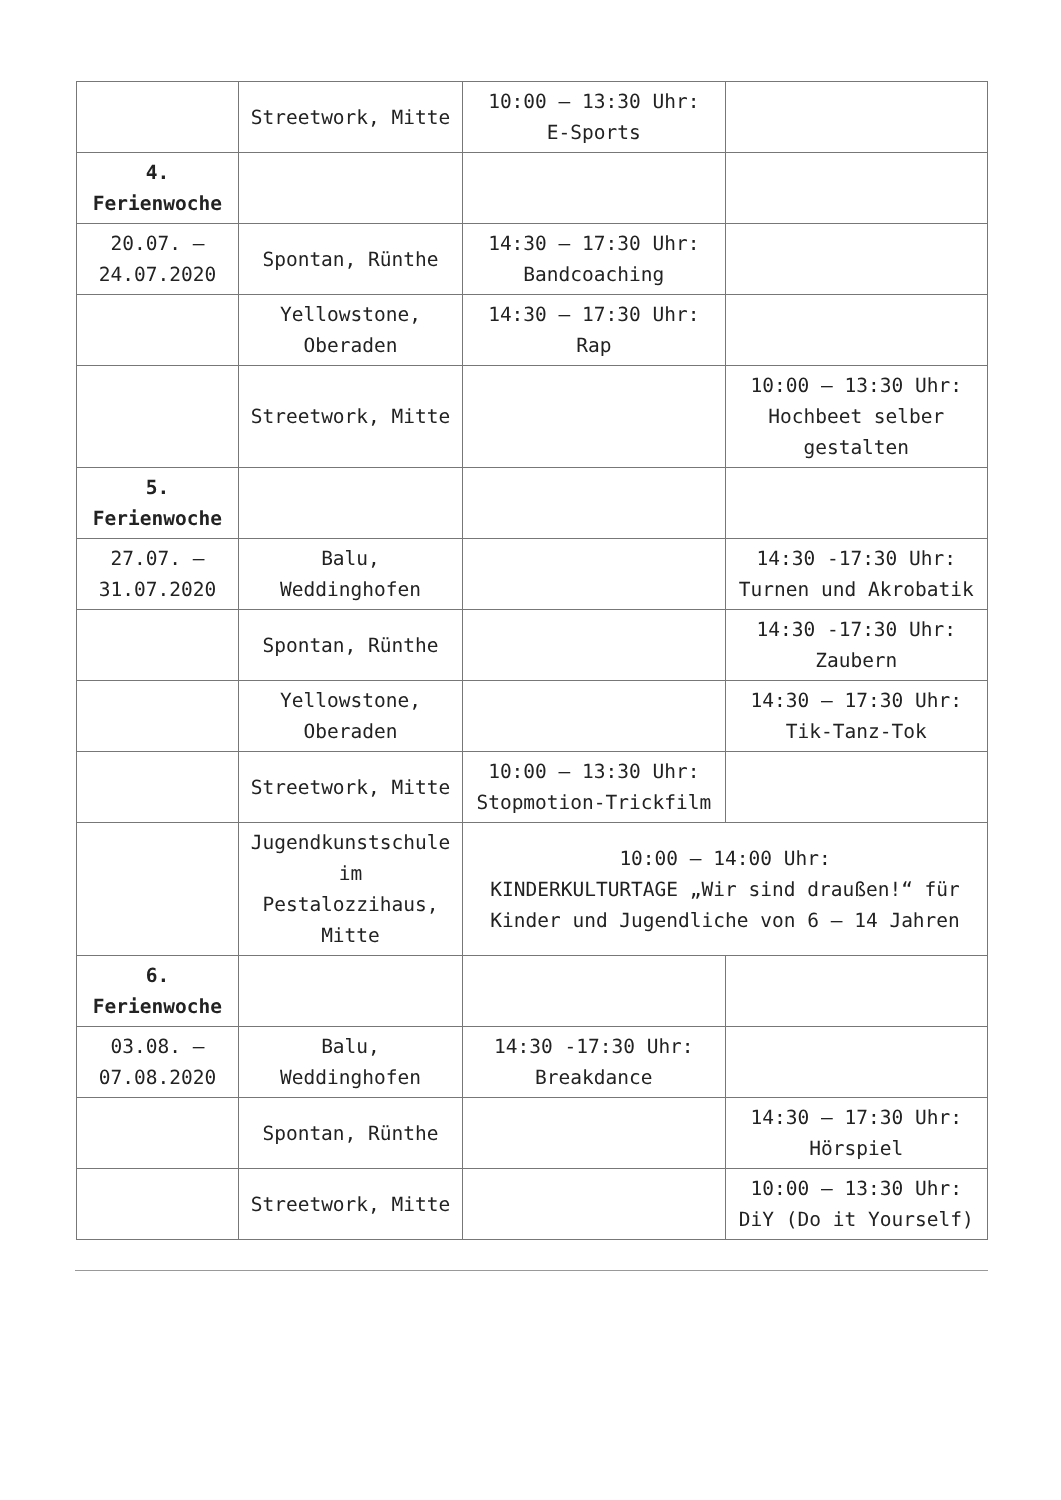| | Streetwork, Mitte | 10:00 – 13:30 Uhr: E-Sports | |
| 4. Ferienwoche | | | |
| 20.07. – 24.07.2020 | Spontan, Rünthe | 14:30 – 17:30 Uhr: Bandcoaching | |
| | Yellowstone, Oberaden | 14:30 – 17:30 Uhr: Rap | |
| | Streetwork, Mitte | | 10:00 – 13:30 Uhr: Hochbeet selber gestalten |
| 5. Ferienwoche | | | |
| 27.07. – 31.07.2020 | Balu, Weddinghofen | | 14:30 -17:30 Uhr: Turnen und Akrobatik |
| | Spontan, Rünthe | | 14:30 -17:30 Uhr: Zaubern |
| | Yellowstone, Oberaden | | 14:30 – 17:30 Uhr: Tik-Tanz-Tok |
| | Streetwork, Mitte | 10:00 – 13:30 Uhr: Stopmotion-Trickfilm | |
| | Jugendkunstschule im Pestalozzihaus, Mitte | 10:00 – 14:00 Uhr: KINDERKULTURTAGE „Wir sind draußen!“ für Kinder und Jugendliche von 6 – 14 Jahren | |
| 6. Ferienwoche | | | |
| 03.08. – 07.08.2020 | Balu, Weddinghofen | 14:30 -17:30 Uhr: Breakdance | |
| | Spontan, Rünthe | | 14:30 – 17:30 Uhr: Hörspiel |
| | Streetwork, Mitte | | 10:00 – 13:30 Uhr: DiY (Do it Yourself) |